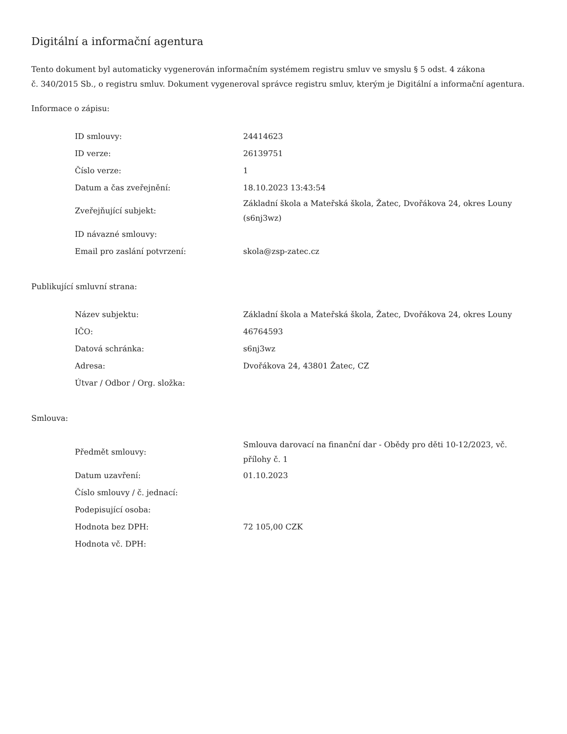Digitální a informační agentura
Tento dokument byl automaticky vygenerován informačním systémem registru smluv ve smyslu § 5 odst. 4 zákona
č. 340/2015 Sb., o registru smluv. Dokument vygeneroval správce registru smluv, kterým je Digitální a informační agentura.
Informace o zápisu:
| ID smlouvy: | 24414623 |
| ID verze: | 26139751 |
| Číslo verze: | 1 |
| Datum a čas zveřejnění: | 18.10.2023 13:43:54 |
| Zveřejňující subjekt: | Základní škola a Mateřská škola, Žatec, Dvořákova 24, okres Louny (s6nj3wz) |
| ID návazné smlouvy: | |
| Email pro zaslání potvrzení: | skola@zsp-zatec.cz |
Publikující smluvní strana:
| Název subjektu: | Základní škola a Mateřská škola, Žatec, Dvořákova 24, okres Louny |
| IČO: | 46764593 |
| Datová schránka: | s6nj3wz |
| Adresa: | Dvořákova 24, 43801 Žatec, CZ |
| Útvar / Odbor / Org. složka: | |
Smlouva:
| Předmět smlouvy: | Smlouva darovací na finanční dar - Obědy pro děti 10-12/2023, vč. přílohy č. 1 |
| Datum uzavření: | 01.10.2023 |
| Číslo smlouvy / č. jednací: | |
| Podepisující osoba: | |
| Hodnota bez DPH: | 72 105,00 CZK |
| Hodnota vč. DPH: | |